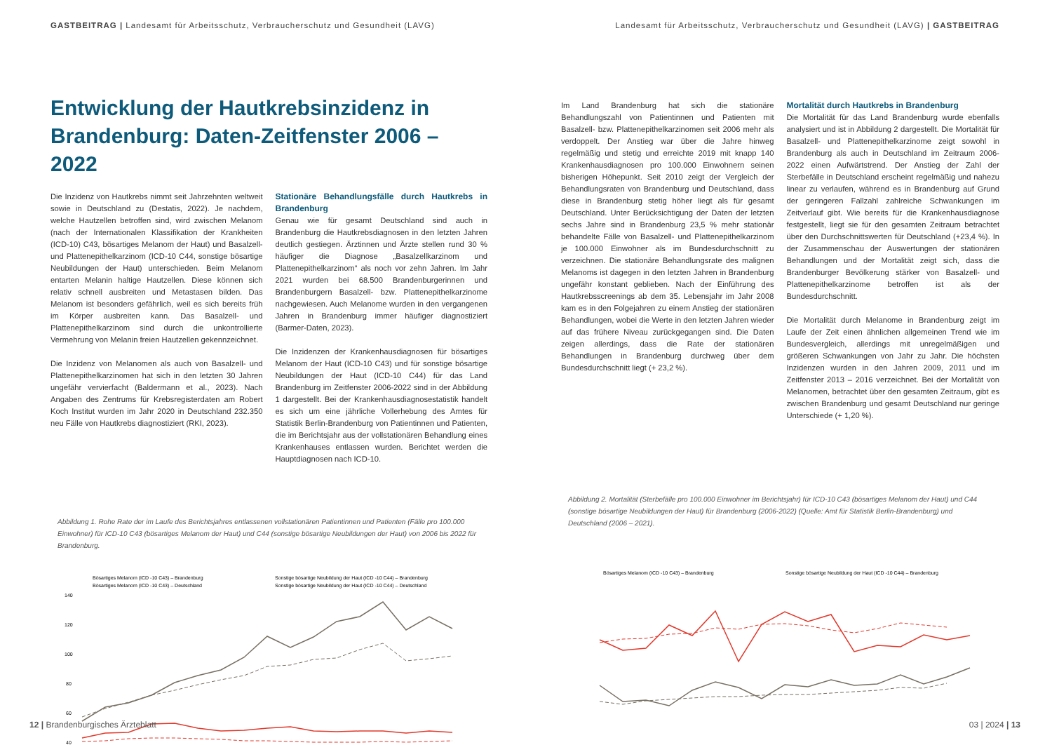GASTBEITRAG | Landesamt für Arbeitsschutz, Verbraucherschutz und Gesundheit (LAVG)
Entwicklung der Hautkrebsinzidenz in Brandenburg: Daten-Zeitfenster 2006 – 2022
Die Inzidenz von Hautkrebs nimmt seit Jahrzehnten weltweit sowie in Deutschland zu (Destatis, 2022). Je nachdem, welche Hautzellen betroffen sind, wird zwischen Melanom (nach der Internationalen Klassifikation der Krankheiten (ICD-10) C43, bösartiges Melanom der Haut) und Basalzell- und Plattenepithelkarzinom (ICD-10 C44, sonstige bösartige Neubildungen der Haut) unterschieden. Beim Melanom entarten Melanin haltige Hautzellen. Diese können sich relativ schnell ausbreiten und Metastasen bilden. Das Melanom ist besonders gefährlich, weil es sich bereits früh im Körper ausbreiten kann. Das Basalzell- und Plattenepithelkarzinom sind durch die unkontrollierte Vermehrung von Melanin freien Hautzellen gekennzeichnet.
Die Inzidenz von Melanomen als auch von Basalzell- und Plattenepithelkarzinomen hat sich in den letzten 30 Jahren ungefähr vervierfacht (Baldermann et al., 2023). Nach Angaben des Zentrums für Krebsregisterdaten am Robert Koch Institut wurden im Jahr 2020 in Deutschland 232.350 neu Fälle von Hautkrebs diagnostiziert (RKI, 2023).
Stationäre Behandlungsfälle durch Hautkrebs in Brandenburg
Genau wie für gesamt Deutschland sind auch in Brandenburg die Hautkrebsdiagnosen in den letzten Jahren deutlich gestiegen. Ärztinnen und Ärzte stellen rund 30 % häufiger die Diagnose „Basalzellkarzinom und Plattenepithelkarzinom“ als noch vor zehn Jahren. Im Jahr 2021 wurden bei 68.500 Brandenburgerinnen und Brandenburgern Basalzell- bzw. Plattenepithelkarzinome nachgewiesen. Auch Melanome wurden in den vergangenen Jahren in Brandenburg immer häufiger diagnostiziert (Barmer-Daten, 2023).
Die Inzidenzen der Krankenhausdiagnosen für bösartiges Melanom der Haut (ICD-10 C43) und für sonstige bösartige Neubildungen der Haut (ICD-10 C44) für das Land Brandenburg im Zeitfenster 2006-2022 sind in der Abbildung 1 dargestellt. Bei der Krankenhausdiagnosestatistik handelt es sich um eine jährliche Vollerhebung des Amtes für Statistik Berlin-Brandenburg von Patientinnen und Patienten, die im Berichtsjahr aus der vollstationären Behandlung eines Krankenhauses entlassen wurden. Berichtet werden die Hauptdiagnosen nach ICD-10.
Abbildung 1. Rohe Rate der im Laufe des Berichtsjahres entlassenen vollstationären Patientinnen und Patienten (Fälle pro 100.000 Einwohner) für ICD-10 C43 (bösartiges Melanom der Haut) und C44 (sonstige bösartige Neubildungen der Haut) von 2006 bis 2022 für Brandenburg.
Bösartiges Melanom (ICD -10 C43) – Brandenburg
Sonstige bösartige Neubildung der Haut (ICD -10 C44) – Brandenburg
Bösartiges Melanom (ICD -10 C43) – Deutschland
Sonstige bösartige Neubildung der Haut (ICD -10 C44) – Deutschland
140
120
100
80
60
40
12 | Brandenburgisches Ärzteblatt
Landesamt für Arbeitsschutz, Verbraucherschutz und Gesundheit (LAVG) | GASTBEITRAG
Im Land Brandenburg hat sich die stationäre Behandlungszahl von Patientinnen und Patienten mit Basalzell- bzw. Plattenepithelkarzinomen seit 2006 mehr als verdoppelt. Der Anstieg war über die Jahre hinweg regelmäßig und stetig und erreichte 2019 mit knapp 140 Krankenhausdiagnosen pro 100.000 Einwohnern seinen bisherigen Höhepunkt. Seit 2010 zeigt der Vergleich der Behandlungsraten von Brandenburg und Deutschland, dass diese in Brandenburg stetig höher liegt als für gesamt Deutschland. Unter Berücksichtigung der Daten der letzten sechs Jahre sind in Brandenburg 23,5 % mehr stationär behandelte Fälle von Basalzell- und Plattenepithelkarzinom je 100.000 Einwohner als im Bundesdurchschnitt zu verzeichnen. Die stationäre Behandlungsrate des malignen Melanoms ist dagegen in den letzten Jahren in Brandenburg ungefähr konstant geblieben. Nach der Einführung des Hautkrebsscreenings ab dem 35. Lebensjahr im Jahr 2008 kam es in den Folgejahren zu einem Anstieg der stationären Behandlungen, wobei die Werte in den letzten Jahren wieder auf das frühere Niveau zurückgegangen sind. Die Daten zeigen allerdings, dass die Rate der stationären Behandlungen in Brandenburg durchweg über dem Bundesdurchschnitt liegt (+ 23,2 %).
Mortalität durch Hautkrebs in Brandenburg
Die Mortalität für das Land Brandenburg wurde ebenfalls analysiert und ist in Abbildung 2 dargestellt. Die Mortalität für Basalzell- und Plattenepithelkarzinome zeigt sowohl in Brandenburg als auch in Deutschland im Zeitraum 2006-2022 einen Aufwärtstrend. Der Anstieg der Zahl der Sterbefälle in Deutschland erscheint regelmäßig und nahezu linear zu verlaufen, während es in Brandenburg auf Grund der geringeren Fallzahl zahlreiche Schwankungen im Zeitverlauf gibt. Wie bereits für die Krankenhausdiagnose festgestellt, liegt sie für den gesamten Zeitraum betrachtet über den Durchschnittswerten für Deutschland (+23,4 %). In der Zusammenschau der Auswertungen der stationären Behandlungen und der Mortalität zeigt sich, dass die Brandenburger Bevölkerung stärker von Basalzell- und Plattenepithelkarzinome betroffen ist als der Bundesdurchschnitt.
Die Mortalität durch Melanome in Brandenburg zeigt im Laufe der Zeit einen ähnlichen allgemeinen Trend wie im Bundesvergleich, allerdings mit unregelmäßigen und größeren Schwankungen von Jahr zu Jahr. Die höchsten Inzidenzen wurden in den Jahren 2009, 2011 und im Zeitfenster 2013 – 2016 verzeichnet. Bei der Mortalität von Melanomen, betrachtet über den gesamten Zeitraum, gibt es zwischen Brandenburg und gesamt Deutschland nur geringe Unterschiede (+ 1,20 %).
Abbildung 2. Mortalität (Sterbefälle pro 100.000 Einwohner im Berichtsjahr) für ICD-10 C43 (bösartiges Melanom der Haut) und C44 (sonstige bösartige Neubildungen der Haut) für Brandenburg (2006-2022) (Quelle: Amt für Statistik Berlin-Brandenburg) und Deutschland (2006 – 2021).
Bösartiges Melanom (ICD -10 C43) – Brandenburg
Sonstige bösartige Neubildung der Haut (ICD -10 C44) – Brandenburg
03 | 2024 | 13